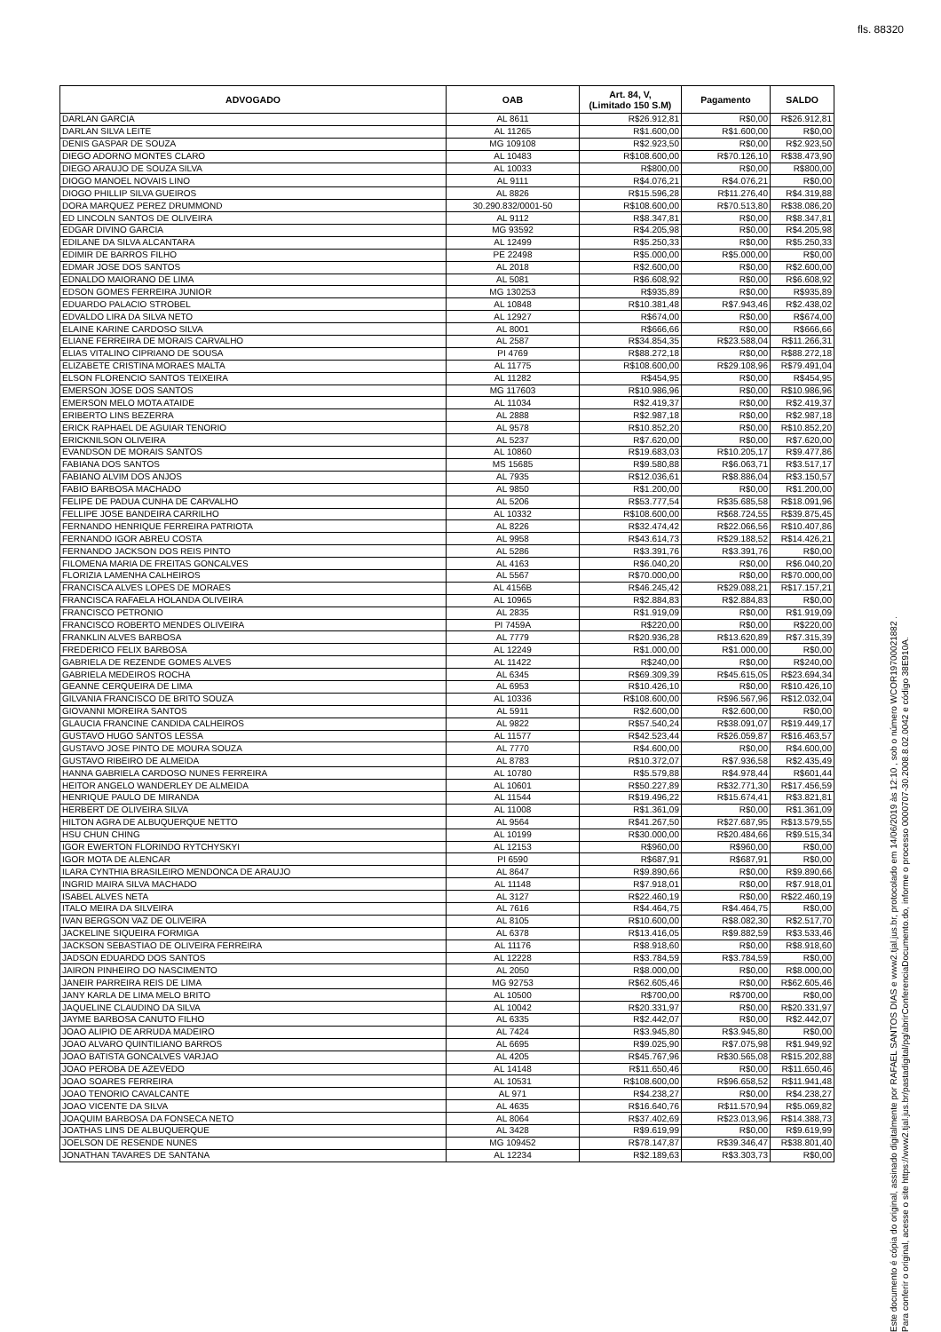fls. 88320
| ADVOGADO | OAB | Art. 84, V, (Limitado 150 S.M) | Pagamento | SALDO |
| --- | --- | --- | --- | --- |
| DARLAN GARCIA | AL 8611 | R$26.912,81 | R$0,00 | R$26.912,81 |
| DARLAN SILVA LEITE | AL 11265 | R$1.600,00 | R$1.600,00 | R$0,00 |
| DENIS GASPAR DE SOUZA | MG 109108 | R$2.923,50 | R$0,00 | R$2.923,50 |
| DIEGO ADORNO MONTES CLARO | AL 10483 | R$108.600,00 | R$70.126,10 | R$38.473,90 |
| DIEGO ARAUJO DE SOUZA SILVA | AL 10033 | R$800,00 | R$0,00 | R$800,00 |
| DIOGO MANOEL NOVAIS LINO | AL 9111 | R$4.076,21 | R$4.076,21 | R$0,00 |
| DIOGO PHILLIP SILVA GUEIROS | AL 8826 | R$15.596,28 | R$11.276,40 | R$4.319,88 |
| DORA MARQUEZ PEREZ DRUMMOND | 30.290.832/0001-50 | R$108.600,00 | R$70.513,80 | R$38.086,20 |
| ED LINCOLN SANTOS DE OLIVEIRA | AL 9112 | R$8.347,81 | R$0,00 | R$8.347,81 |
| EDGAR DIVINO GARCIA | MG 93592 | R$4.205,98 | R$0,00 | R$4.205,98 |
| EDILANE DA SILVA ALCANTARA | AL 12499 | R$5.250,33 | R$0,00 | R$5.250,33 |
| EDIMIR DE BARROS FILHO | PE 22498 | R$5.000,00 | R$5.000,00 | R$0,00 |
| EDMAR JOSE DOS SANTOS | AL 2018 | R$2.600,00 | R$0,00 | R$2.600,00 |
| EDNALDO MAIORANO DE LIMA | AL 5081 | R$6.608,92 | R$0,00 | R$6.608,92 |
| EDSON GOMES FERREIRA JUNIOR | MG 130253 | R$935,89 | R$0,00 | R$935,89 |
| EDUARDO PALACIO STROBEL | AL 10848 | R$10.381,48 | R$7.943,46 | R$2.438,02 |
| EDVALDO LIRA DA SILVA NETO | AL 12927 | R$674,00 | R$0,00 | R$674,00 |
| ELAINE KARINE CARDOSO SILVA | AL 8001 | R$666,66 | R$0,00 | R$666,66 |
| ELIANE FERREIRA DE MORAIS CARVALHO | AL 2587 | R$34.854,35 | R$23.588,04 | R$11.266,31 |
| ELIAS VITALINO CIPRIANO DE SOUSA | PI 4769 | R$88.272,18 | R$0,00 | R$88.272,18 |
| ELIZABETE CRISTINA MORAES MALTA | AL 11775 | R$108.600,00 | R$29.108,96 | R$79.491,04 |
| ELSON FLORENCIO SANTOS TEIXEIRA | AL 11282 | R$454,95 | R$0,00 | R$454,95 |
| EMERSON JOSE DOS SANTOS | MG 117603 | R$10.986,96 | R$0,00 | R$10.986,96 |
| EMERSON MELO MOTA ATAIDE | AL 11034 | R$2.419,37 | R$0,00 | R$2.419,37 |
| ERIBERTO LINS BEZERRA | AL 2888 | R$2.987,18 | R$0,00 | R$2.987,18 |
| ERICK RAPHAEL DE AGUIAR TENORIO | AL 9578 | R$10.852,20 | R$0,00 | R$10.852,20 |
| ERICKNILSON OLIVEIRA | AL 5237 | R$7.620,00 | R$0,00 | R$7.620,00 |
| EVANDSON DE MORAIS SANTOS | AL 10860 | R$19.683,03 | R$10.205,17 | R$9.477,86 |
| FABIANA DOS SANTOS | MS 15685 | R$9.580,88 | R$6.063,71 | R$3.517,17 |
| FABIANO ALVIM DOS ANJOS | AL 7935 | R$12.036,61 | R$8.886,04 | R$3.150,57 |
| FABIO BARBOSA MACHADO | AL 9850 | R$1.200,00 | R$0,00 | R$1.200,00 |
| FELIPE DE PADUA CUNHA DE CARVALHO | AL 5206 | R$53.777,54 | R$35.685,58 | R$18.091,96 |
| FELLIPE JOSE BANDEIRA CARRILHO | AL 10332 | R$108.600,00 | R$68.724,55 | R$39.875,45 |
| FERNANDO HENRIQUE FERREIRA PATRIOTA | AL 8226 | R$32.474,42 | R$22.066,56 | R$10.407,86 |
| FERNANDO IGOR ABREU COSTA | AL 9958 | R$43.614,73 | R$29.188,52 | R$14.426,21 |
| FERNANDO JACKSON DOS REIS PINTO | AL 5286 | R$3.391,76 | R$3.391,76 | R$0,00 |
| FILOMENA MARIA DE FREITAS GONCALVES | AL 4163 | R$6.040,20 | R$0,00 | R$6.040,20 |
| FLORIZIA LAMENHA CALHEIROS | AL 5567 | R$70.000,00 | R$0,00 | R$70.000,00 |
| FRANCISCA ALVES LOPES DE MORAES | AL 4156B | R$46.245,42 | R$29.088,21 | R$17.157,21 |
| FRANCISCA RAFAELA HOLANDA OLIVEIRA | AL 10965 | R$2.884,83 | R$2.884,83 | R$0,00 |
| FRANCISCO PETRONIO | AL 2835 | R$1.919,09 | R$0,00 | R$1.919,09 |
| FRANCISCO ROBERTO MENDES OLIVEIRA | PI 7459A | R$220,00 | R$0,00 | R$220,00 |
| FRANKLIN ALVES BARBOSA | AL 7779 | R$20.936,28 | R$13.620,89 | R$7.315,39 |
| FREDERICO FELIX BARBOSA | AL 12249 | R$1.000,00 | R$1.000,00 | R$0,00 |
| GABRIELA DE REZENDE GOMES ALVES | AL 11422 | R$240,00 | R$0,00 | R$240,00 |
| GABRIELA MEDEIROS ROCHA | AL 6345 | R$69.309,39 | R$45.615,05 | R$23.694,34 |
| GEANNE CERQUEIRA DE LIMA | AL 6953 | R$10.426,10 | R$0,00 | R$10.426,10 |
| GILVANIA FRANCISCO DE BRITO SOUZA | AL 10336 | R$108.600,00 | R$96.567,96 | R$12.032,04 |
| GIOVANNI MOREIRA SANTOS | AL 5911 | R$2.600,00 | R$2.600,00 | R$0,00 |
| GLAUCIA FRANCINE CANDIDA CALHEIROS | AL 9822 | R$57.540,24 | R$38.091,07 | R$19.449,17 |
| GUSTAVO HUGO SANTOS LESSA | AL 11577 | R$42.523,44 | R$26.059,87 | R$16.463,57 |
| GUSTAVO JOSE PINTO DE MOURA SOUZA | AL 7770 | R$4.600,00 | R$0,00 | R$4.600,00 |
| GUSTAVO RIBEIRO DE ALMEIDA | AL 8783 | R$10.372,07 | R$7.936,58 | R$2.435,49 |
| HANNA GABRIELA CARDOSO NUNES FERREIRA | AL 10780 | R$5.579,88 | R$4.978,44 | R$601,44 |
| HEITOR ANGELO WANDERLEY DE ALMEIDA | AL 10601 | R$50.227,89 | R$32.771,30 | R$17.456,59 |
| HENRIQUE PAULO DE MIRANDA | AL 11544 | R$19.496,22 | R$15.674,41 | R$3.821,81 |
| HERBERT DE OLIVEIRA SILVA | AL 11008 | R$1.361,09 | R$0,00 | R$1.361,09 |
| HILTON AGRA DE ALBUQUERQUE NETTO | AL 9564 | R$41.267,50 | R$27.687,95 | R$13.579,55 |
| HSU CHUN CHING | AL 10199 | R$30.000,00 | R$20.484,66 | R$9.515,34 |
| IGOR EWERTON FLORINDO RYTCHYSKYI | AL 12153 | R$960,00 | R$960,00 | R$0,00 |
| IGOR MOTA DE ALENCAR | PI 6590 | R$687,91 | R$687,91 | R$0,00 |
| ILARA CYNTHIA BRASILEIRO MENDONCA DE ARAUJO | AL 8647 | R$9.890,66 | R$0,00 | R$9.890,66 |
| INGRID MAIRA SILVA MACHADO | AL 11148 | R$7.918,01 | R$0,00 | R$7.918,01 |
| ISABEL ALVES NETA | AL 3127 | R$22.460,19 | R$0,00 | R$22.460,19 |
| ITALO MEIRA DA SILVEIRA | AL 7616 | R$4.464,75 | R$4.464,75 | R$0,00 |
| IVAN BERGSON VAZ DE OLIVEIRA | AL 8105 | R$10.600,00 | R$8.082,30 | R$2.517,70 |
| JACKELINE SIQUEIRA FORMIGA | AL 6378 | R$13.416,05 | R$9.882,59 | R$3.533,46 |
| JACKSON SEBASTIAO DE OLIVEIRA FERREIRA | AL 11176 | R$8.918,60 | R$0,00 | R$8.918,60 |
| JADSON EDUARDO DOS SANTOS | AL 12228 | R$3.784,59 | R$3.784,59 | R$0,00 |
| JAIRON PINHEIRO DO NASCIMENTO | AL 2050 | R$8.000,00 | R$0,00 | R$8.000,00 |
| JANEIR PARREIRA REIS DE LIMA | MG 92753 | R$62.605,46 | R$0,00 | R$62.605,46 |
| JANY KARLA DE LIMA MELO BRITO | AL 10500 | R$700,00 | R$700,00 | R$0,00 |
| JAQUELINE CLAUDINO DA SILVA | AL 10042 | R$20.331,97 | R$0,00 | R$20.331,97 |
| JAYME BARBOSA CANUTO FILHO | AL 6335 | R$2.442,07 | R$0,00 | R$2.442,07 |
| JOAO ALIPIO DE ARRUDA MADEIRO | AL 7424 | R$3.945,80 | R$3.945,80 | R$0,00 |
| JOAO ALVARO QUINTILIANO BARROS | AL 6695 | R$9.025,90 | R$7.075,98 | R$1.949,92 |
| JOAO BATISTA GONCALVES VARJAO | AL 4205 | R$45.767,96 | R$30.565,08 | R$15.202,88 |
| JOAO PEROBA DE AZEVEDO | AL 14148 | R$11.650,46 | R$0,00 | R$11.650,46 |
| JOAO SOARES FERREIRA | AL 10531 | R$108.600,00 | R$96.658,52 | R$11.941,48 |
| JOAO TENORIO CAVALCANTE | AL 971 | R$4.238,27 | R$0,00 | R$4.238,27 |
| JOAO VICENTE DA SILVA | AL 4635 | R$16.640,76 | R$11.570,94 | R$5.069,82 |
| JOAQUIM BARBOSA DA FONSECA NETO | AL 8064 | R$37.402,69 | R$23.013,96 | R$14.388,73 |
| JOATHAS LINS DE ALBUQUERQUE | AL 3428 | R$9.619,99 | R$0,00 | R$9.619,99 |
| JOELSON DE RESENDE NUNES | MG 109452 | R$78.147,87 | R$39.346,47 | R$38.801,40 |
| JONATHAN TAVARES DE SANTANA | AL 12234 | R$2.189,63 | R$3.303,73 | R$0,00 |
Este documento é cópia do original, assinado digitalmente por RAFAEL SANTOS DIAS e www2.tjal.jus.br, protocolado em 14/06/2019 às 12:10 , sob o número WCOR19700021882 .
Para conferir o original, acesse o site https://www2.tjal.jus.br/pastadigital/pg/abrirConferenciaDocumento.do, informe o processo 0000707-30.2008.8.02.0042 e código 38E910A.